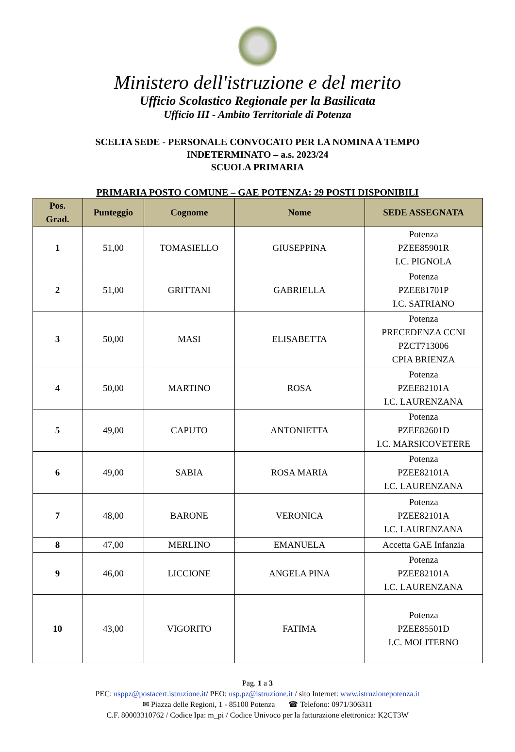Ministero dell'istruzione e del merito
Ufficio Scolastico Regionale per la Basilicata
Ufficio III - Ambito Territoriale di Potenza
SCELTA SEDE - PERSONALE CONVOCATO PER LA NOMINA A TEMPO
INDETERMINATO – a.s. 2023/24
SCUOLA PRIMARIA
PRIMARIA POSTO COMUNE – GAE POTENZA: 29 POSTI DISPONIBILI
| Pos. Grad. | Punteggio | Cognome | Nome | SEDE ASSEGNATA |
| --- | --- | --- | --- | --- |
| 1 | 51,00 | TOMASIELLO | GIUSEPPINA | Potenza PZEE85901R I.C. PIGNOLA |
| 2 | 51,00 | GRITTANI | GABRIELLA | Potenza PZEE81701P I.C. SATRIANO |
| 3 | 50,00 | MASI | ELISABETTA | Potenza PRECEDENZA CCNI PZCT713006 CPIA BRIENZA |
| 4 | 50,00 | MARTINO | ROSA | Potenza PZEE82101A I.C. LAURENZANA |
| 5 | 49,00 | CAPUTO | ANTONIETTA | Potenza PZEE82601D I.C. MARSICOVETERE |
| 6 | 49,00 | SABIA | ROSA MARIA | Potenza PZEE82101A I.C. LAURENZANA |
| 7 | 48,00 | BARONE | VERONICA | Potenza PZEE82101A I.C. LAURENZANA |
| 8 | 47,00 | MERLINO | EMANUELA | Accetta GAE Infanzia |
| 9 | 46,00 | LICCIONE | ANGELA PINA | Potenza PZEE82101A I.C. LAURENZANA |
| 10 | 43,00 | VIGORITO | FATIMA | Potenza PZEE85501D I.C. MOLITERNO |
Pag. 1 a 3
PEC: usppz@postacert.istruzione.it/ PEO: usp.pz@istruzione.it / sito Internet: www.istruzionepotenza.it
✉ Piazza delle Regioni, 1 - 85100 Potenza ☎ Telefono: 0971/306311
C.F. 80003310762 / Codice Ipa: m_pi / Codice Univoco per la fatturazione elettronica: K2CT3W